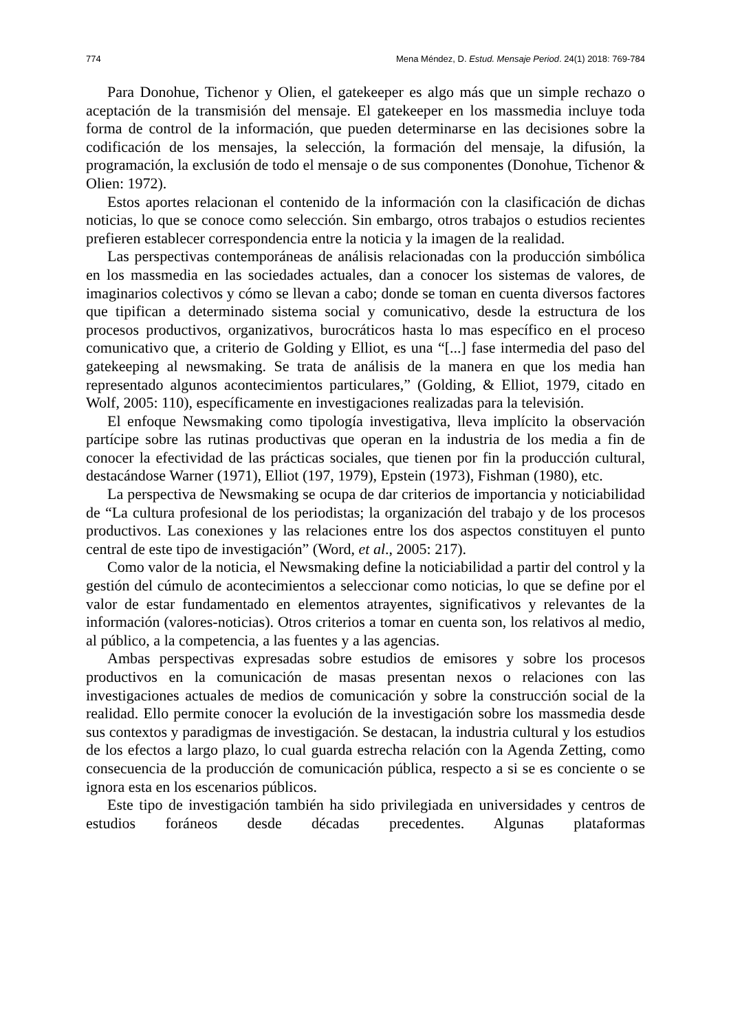774 Mena Méndez, D. Estud. Mensaje Period. 24(1) 2018: 769-784
Para Donohue, Tichenor y Olien, el gatekeeper es algo más que un simple rechazo o aceptación de la transmisión del mensaje. El gatekeeper en los massmedia incluye toda forma de control de la información, que pueden determinarse en las decisiones sobre la codificación de los mensajes, la selección, la formación del mensaje, la difusión, la programación, la exclusión de todo el mensaje o de sus componentes (Donohue, Tichenor & Olien: 1972).
Estos aportes relacionan el contenido de la información con la clasificación de dichas noticias, lo que se conoce como selección. Sin embargo, otros trabajos o estudios recientes prefieren establecer correspondencia entre la noticia y la imagen de la realidad.
Las perspectivas contemporáneas de análisis relacionadas con la producción simbólica en los massmedia en las sociedades actuales, dan a conocer los sistemas de valores, de imaginarios colectivos y cómo se llevan a cabo; donde se toman en cuenta diversos factores que tipifican a determinado sistema social y comunicativo, desde la estructura de los procesos productivos, organizativos, burocráticos hasta lo mas específico en el proceso comunicativo que, a criterio de Golding y Elliot, es una “[...] fase intermedia del paso del gatekeeping al newsmaking. Se trata de análisis de la manera en que los media han representado algunos acontecimientos particulares,” (Golding, & Elliot, 1979, citado en Wolf, 2005: 110), específicamente en investigaciones realizadas para la televisión.
El enfoque Newsmaking como tipología investigativa, lleva implícito la observación partícipe sobre las rutinas productivas que operan en la industria de los media a fin de conocer la efectividad de las prácticas sociales, que tienen por fin la producción cultural, destacándose Warner (1971), Elliot (197, 1979), Epstein (1973), Fishman (1980), etc.
La perspectiva de Newsmaking se ocupa de dar criterios de importancia y noticiabilidad de “La cultura profesional de los periodistas; la organización del trabajo y de los procesos productivos. Las conexiones y las relaciones entre los dos aspectos constituyen el punto central de este tipo de investigación” (Word, et al., 2005: 217).
Como valor de la noticia, el Newsmaking define la noticiabilidad a partir del control y la gestión del cúmulo de acontecimientos a seleccionar como noticias, lo que se define por el valor de estar fundamentado en elementos atrayentes, significativos y relevantes de la información (valores-noticias). Otros criterios a tomar en cuenta son, los relativos al medio, al público, a la competencia, a las fuentes y a las agencias.
Ambas perspectivas expresadas sobre estudios de emisores y sobre los procesos productivos en la comunicación de masas presentan nexos o relaciones con las investigaciones actuales de medios de comunicación y sobre la construcción social de la realidad. Ello permite conocer la evolución de la investigación sobre los massmedia desde sus contextos y paradigmas de investigación. Se destacan, la industria cultural y los estudios de los efectos a largo plazo, lo cual guarda estrecha relación con la Agenda Zetting, como consecuencia de la producción de comunicación pública, respecto a si se es conciente o se ignora esta en los escenarios públicos.
Este tipo de investigación también ha sido privilegiada en universidades y centros de estudios foráneos desde décadas precedentes. Algunas plataformas